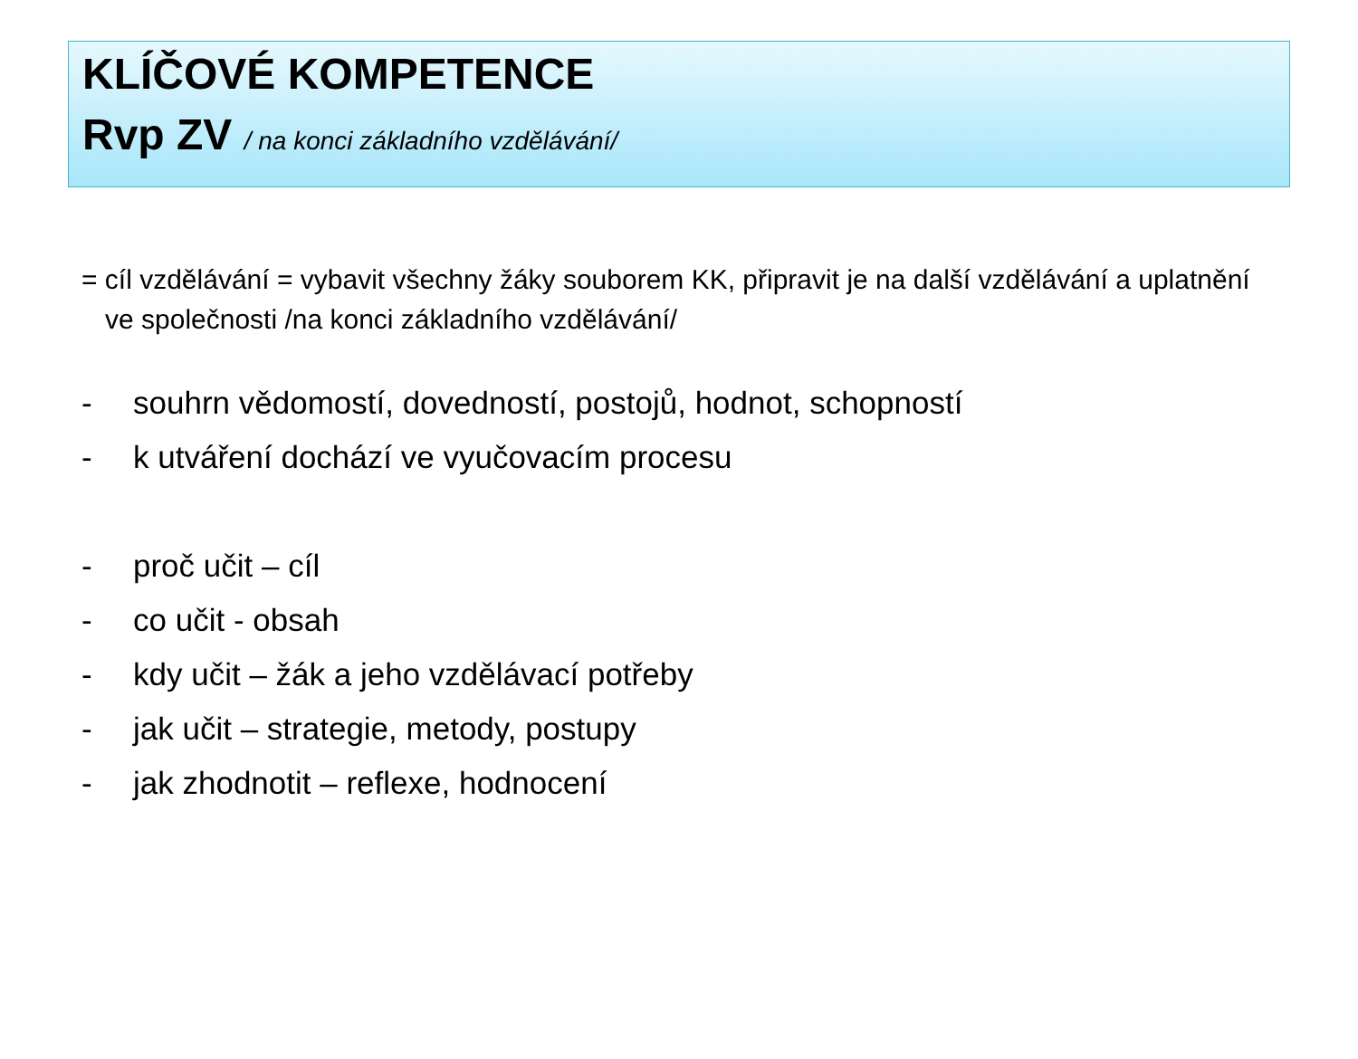KLÍČOVÉ KOMPETENCE
Rvp ZV / na konci základního vzdělávání/
= cíl vzdělávání = vybavit všechny žáky souborem KK, připravit je na další vzdělávání a uplatnění ve společnosti /na konci základního vzdělávání/
- souhrn vědomostí, dovedností, postojů, hodnot, schopností
- k utváření dochází ve vyučovacím procesu
- proč učit – cíl
- co učit - obsah
- kdy učit – žák a jeho vzdělávací potřeby
- jak učit – strategie, metody, postupy
- jak zhodnotit – reflexe, hodnocení